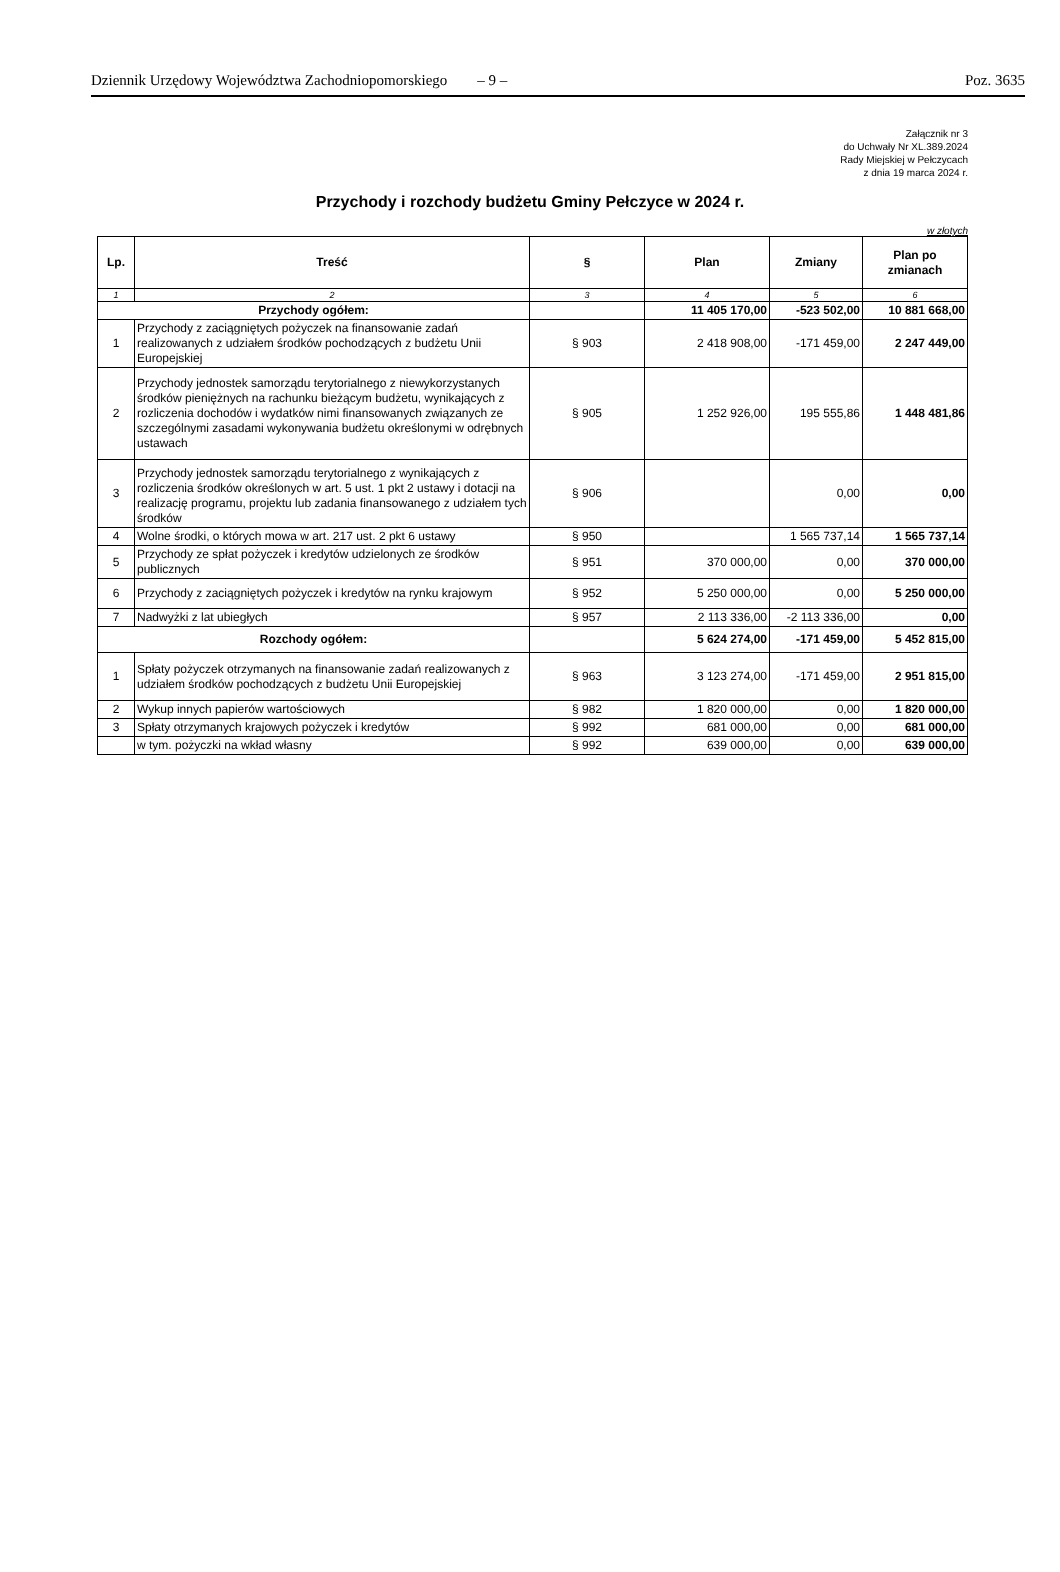Dziennik Urzędowy Województwa Zachodniopomorskiego – 9 – Poz. 3635
Załącznik nr 3
do Uchwały Nr XL.389.2024
Rady Miejskiej w Pełczycach
z dnia 19 marca 2024 r.
Przychody i rozchody budżetu Gminy Pełczyce w 2024 r.
w złotych
| Lp. | Treść | § | Plan | Zmiany | Plan po zmianach |
| --- | --- | --- | --- | --- | --- |
| 1 | 2 | 3 | 4 | 5 | 6 |
| Przychody ogółem: | | | 11 405 170,00 | -523 502,00 | 10 881 668,00 |
| 1 | Przychody z zaciągniętych pożyczek na finansowanie zadań realizowanych z udziałem środków pochodzących z budżetu Unii Europejskiej | § 903 | 2 418 908,00 | -171 459,00 | 2 247 449,00 |
| 2 | Przychody jednostek samorządu terytorialnego z niewykorzystanych środków pieniężnych na rachunku bieżącym budżetu, wynikających z rozliczenia dochodów i wydatków nimi finansowanych związanych ze szczególnymi zasadami wykonywania budżetu określonymi w odrębnych ustawach | § 905 | 1 252 926,00 | 195 555,86 | 1 448 481,86 |
| 3 | Przychody jednostek samorządu terytorialnego z wynikających z rozliczenia środków określonych w art. 5 ust. 1 pkt 2 ustawy i dotacji na realizację programu, projektu lub zadania finansowanego z udziałem tych środków | § 906 | | 0,00 | 0,00 |
| 4 | Wolne środki, o których mowa w art. 217 ust. 2 pkt 6 ustawy | § 950 | | 1 565 737,14 | 1 565 737,14 |
| 5 | Przychody ze spłat pożyczek i kredytów udzielonych ze środków publicznych | § 951 | 370 000,00 | 0,00 | 370 000,00 |
| 6 | Przychody z zaciągniętych pożyczek i kredytów na rynku krajowym | § 952 | 5 250 000,00 | 0,00 | 5 250 000,00 |
| 7 | Nadwyżki z lat ubiegłych | § 957 | 2 113 336,00 | -2 113 336,00 | 0,00 |
| Rozchody ogółem: | | | 5 624 274,00 | -171 459,00 | 5 452 815,00 |
| 1 | Spłaty pożyczek otrzymanych na finansowanie zadań realizowanych z udziałem środków pochodzących z budżetu Unii Europejskiej | § 963 | 3 123 274,00 | -171 459,00 | 2 951 815,00 |
| 2 | Wykup innych papierów wartościowych | § 982 | 1 820 000,00 | 0,00 | 1 820 000,00 |
| 3 | Spłaty otrzymanych krajowych pożyczek i kredytów | § 992 | 681 000,00 | 0,00 | 681 000,00 |
| | w tym. pożyczki na wkład własny | § 992 | 639 000,00 | 0,00 | 639 000,00 |